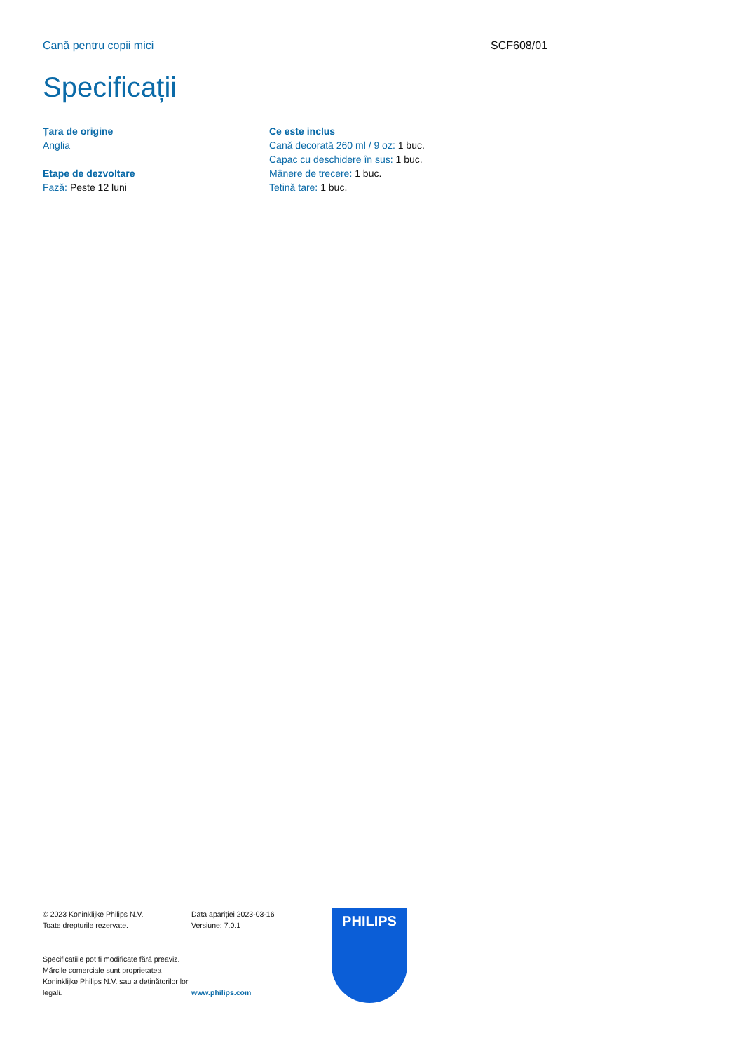Cană pentru copii mici SCF608/01
Specificații
Țara de origine
Anglia
Etape de dezvoltare
Fază: Peste 12 luni
Ce este inclus
Cană decorată 260 ml / 9 oz: 1 buc.
Capac cu deschidere în sus: 1 buc.
Mânere de trecere: 1 buc.
Tetină tare: 1 buc.
© 2023 Koninklijke Philips N.V.
Toate drepturile rezervate.
Specificațiile pot fi modificate fără preaviz. Mărcile comerciale sunt proprietatea Koninklijke Philips N.V. sau a deținătorilor lor legali.
Data apariției 2023-03-16
Versiune: 7.0.1
www.philips.com
PHILIPS